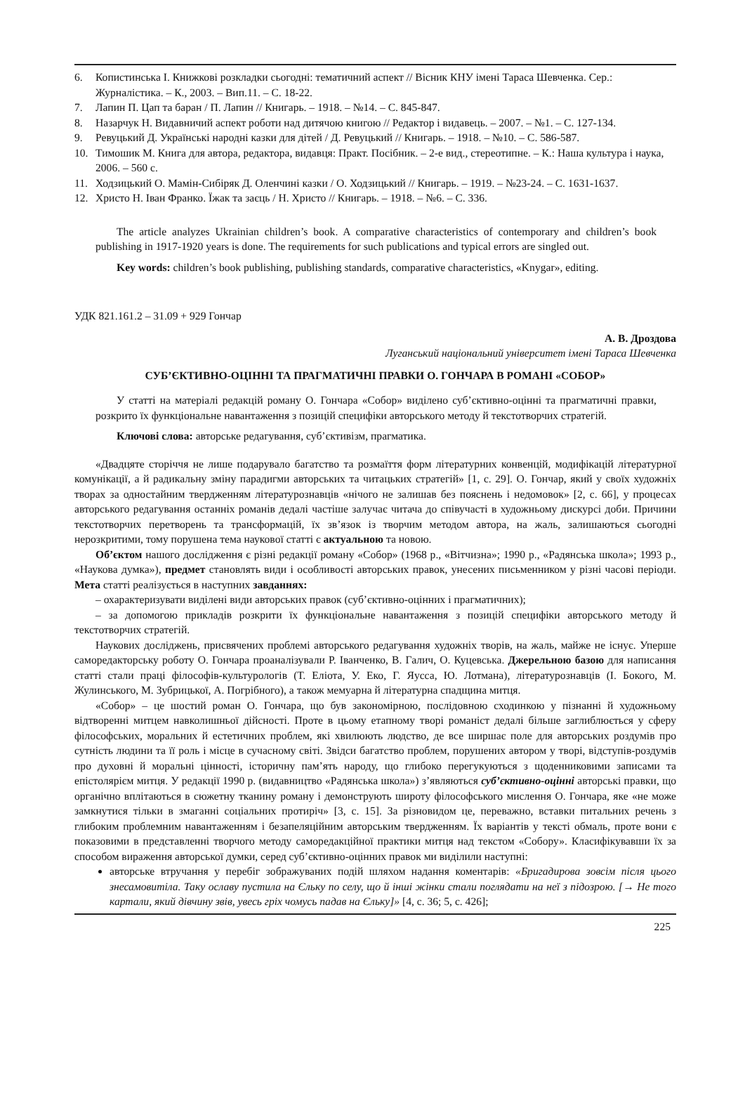6. Копистинська І. Книжкові розкладки сьогодні: тематичний аспект // Вісник КНУ імені Тараса Шевченка. Сер.: Журналістика. – К., 2003. – Вип.11. – С. 18-22.
7. Лапин П. Цап та баран / П. Лапин // Книгарь. – 1918. – №14. – С. 845-847.
8. Назарчук Н. Видавничий аспект роботи над дитячою книгою // Редактор і видавець. – 2007. – №1. – С. 127-134.
9. Ревуцький Д. Українські народні казки для дітей / Д. Ревуцький // Книгарь. – 1918. – №10. – С. 586-587.
10. Тимошик М. Книга для автора, редактора, видавця: Практ. Посібник. – 2-е вид., стереотипне. – К.: Наша культура і наука, 2006. – 560 с.
11. Ходзицький О. Мамін-Сибіряк Д. Оленчині казки / О. Ходзицький // Книгарь. – 1919. – №23-24. – С. 1631-1637.
12. Христо Н. Іван Франко. Їжак та заєць / Н. Христо // Книгарь. – 1918. – №6. – С. 336.
The article analyzes Ukrainian children’s book. A comparative characteristics of contemporary and children’s book publishing in 1917-1920 years is done. The requirements for such publications and typical errors are singled out.
Key words: children’s book publishing, publishing standards, comparative characteristics, «Knygar», editing.
УДК 821.161.2 – 31.09 + 929 Гончар
А. В. Дроздова
Луганський національний університет імені Тараса Шевченка
СУБ’ЄКТИВНО-ОЦІННІ ТА ПРАГМАТИЧНІ ПРАВКИ О. ГОНЧАРА В РОМАНІ «СОБОР»
У статті на матеріалі редакцій роману О. Гончара «Собор» виділено суб’єктивно-оцінні та прагматичні правки, розкрито їх функціональне навантаження з позицій специфіки авторського методу й текстотворчих стратегій.
Ключові слова: авторське редагування, суб’єктивізм, прагматика.
«Двадцяте сторіччя не лише подарувало багатство та розмаїття форм літературних конвенцій, модифікацій літературної комунікації, а й радикальну зміну парадигми авторських та читацьких стратегій» [1, с. 29]. О. Гончар, який у своїх художніх творах за одностайним твердженням літературознавців «нічого не залишав без пояснень і недомовок» [2, с. 66], у процесах авторського редагування останніх романів дедалі частіше залучає читача до співучасті в художньому дискурсі доби. Причини текстотворчих перетворень та трансформацій, їх зв’язок із творчим методом автора, на жаль, залишаються сьогодні нерозкритими, тому порушена тема наукової статті є актуальною та новою.
Об’єктом нашого дослідження є різні редакції роману «Собор» (1968 р., «Вітчизна»; 1990 р., «Радянська школа»; 1993 р., «Наукова думка»), предмет становлять види і особливості авторських правок, унесених письменником у різні часові періоди. Мета статті реалізується в наступних завданнях:
– охарактеризувати виділені види авторських правок (суб’єктивно-оцінних і прагматичних);
– за допомогою прикладів розкрити їх функціональне навантаження з позицій специфіки авторського методу й текстотворчих стратегій.
Наукових досліджень, присвячених проблемі авторського редагування художніх творів, на жаль, майже не існує. Уперше саморедакторську роботу О. Гончара проаналізували Р. Іванченко, В. Галич, О. Куцевська. Джерельною базою для написання статті стали праці філософів-культурологів (Т. Еліота, У. Еко, Г. Яусса, Ю. Лотмана), літературознавців (І. Бокого, М. Жулинського, М. Зубрицької, А. Погрібного), а також мемуарна й літературна спадщина митця.
«Собор» – це шостий роман О. Гончара, що був закономірною, послідовною сходинкою у пізнанні й художньому відтворенні митцем навколишньої дійсності. Проте в цьому етапному творі романіст дедалі більше заглиблюється у сферу філософських, моральних й естетичних проблем, які хвилюють людство, де все ширшає поле для авторських роздумів про сутність людини та її роль і місце в сучасному світі. Звідси багатство проблем, порушених автором у творі, відступів-роздумів про духовні й моральні цінності, історичну пам’ять народу, що глибоко перегукуються з щоденниковими записами та епістолярієм митця. У редакції 1990 р. (видавництво «Радянська школа») з’являються суб’єктивно-оцінні авторські правки, що органічно вплітаються в сюжетну тканину роману і демонструють широту філософського мислення О. Гончара, яке «не може замкнутися тільки в змаганні соціальних протиріч» [3, с. 15]. За різновидом це, переважно, вставки питальних речень з глибоким проблемним навантаженням і безапеляційним авторським твердженням. Їх варіантів у тексті обмаль, проте вони є показовими в представленні творчого методу саморедакційної практики митця над текстом «Собору». Класифікувавши їх за способом вираження авторської думки, серед суб’єктивно-оцінних правок ми виділили наступні:
авторське втручання у перебіг зображуваних подій шляхом надання коментарів: «Бригадирова зовсім після цього знесамовитіла. Таку ославу пустила на Єльку по селу, що й інші жінки стали поглядати на неї з підозрою. [→ Не того картали, який дівчину звів, увесь гріх чомусь падав на Єльку]» [4, с. 36; 5, с. 426];
225